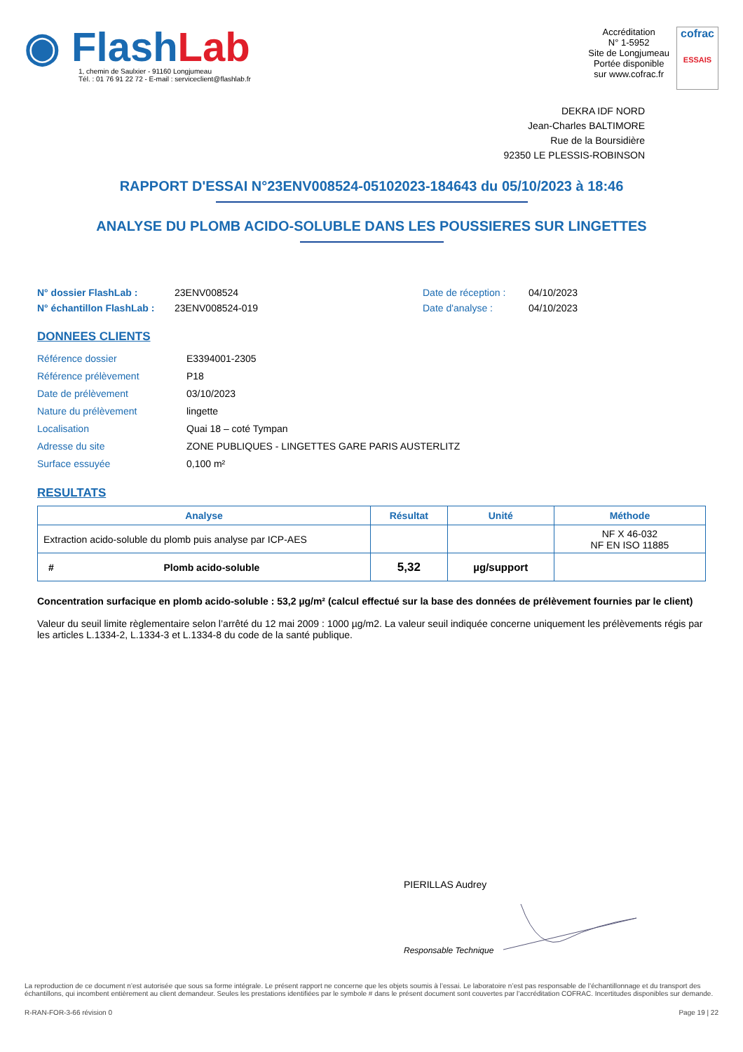◉ FlashLab
1, chemin de Saulxier - 91160 Longjumeau
Tél. : 01 76 91 22 72 - E-mail : serviceclient@flashlab.fr
Accréditation
N° 1-5952
Site de Longjumeau
Portée disponible
sur www.cofrac.fr
cofrac
ESSAIS
DEKRA IDF NORD
Jean-Charles BALTIMORE
Rue de la Boursidière
92350 LE PLESSIS-ROBINSON
RAPPORT D'ESSAI N°23ENV008524-05102023-184643 du 05/10/2023 à 18:46
ANALYSE DU PLOMB ACIDO-SOLUBLE DANS LES POUSSIERES SUR LINGETTES
N° dossier FlashLab : 23ENV008524 Date de réception : 04/10/2023 N° échantillon FlashLab : 23ENV008524-019 Date d'analyse : 04/10/2023
DONNEES CLIENTS
| Référence dossier | E3394001-2305 |
| Référence prélèvement | P18 |
| Date de prélèvement | 03/10/2023 |
| Nature du prélèvement | lingette |
| Localisation | Quai 18 – coté Tympan |
| Adresse du site | ZONE PUBLIQUES - LINGETTES GARE PARIS AUSTERLITZ |
| Surface essuyée | 0,100 m² |
RESULTATS
| Analyse | Résultat | Unité | Méthode |
| --- | --- | --- | --- |
| Extraction acido-soluble du plomb puis analyse par ICP-AES | | | NF X 46-032 NF EN ISO 11885 |
| # Plomb acido-soluble | 5,32 | µg/support | |
Concentration surfacique en plomb acido-soluble : 53,2 µg/m² (calcul effectué sur la base des données de prélèvement fournies par le client)
Valeur du seuil limite règlementaire selon l’arrêté du 12 mai 2009 : 1000 µg/m2. La valeur seuil indiquée concerne uniquement les prélèvements régis par les articles L.1334-2, L.1334-3 et L.1334-8 du code de la santé publique.
PIERILLAS Audrey
Responsable Technique
La reproduction de ce document n’est autorisée que sous sa forme intégrale. Le présent rapport ne concerne que les objets soumis à l’essai. Le laboratoire n’est pas responsable de l’échantillonnage et du transport des échantillons, qui incombent entièrement au client demandeur. Seules les prestations identifiées par le symbole # dans le présent document sont couvertes par l’accréditation COFRAC. Incertitudes disponibles sur demande.
R-RAN-FOR-3-66 révision 0 Page 19 | 22